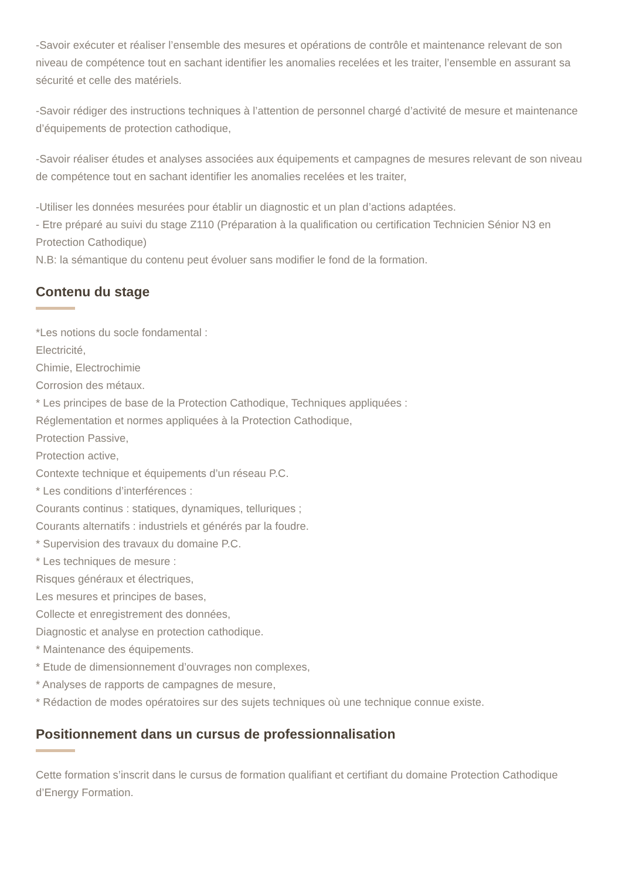-Savoir exécuter et réaliser l’ensemble des mesures et opérations de contrôle et maintenance relevant de son niveau de compétence tout en sachant identifier les anomalies recelées et les traiter, l’ensemble en assurant sa sécurité et celle des matériels.
-Savoir rédiger des instructions techniques à l’attention de personnel chargé d’activité de mesure et maintenance d’équipements de protection cathodique,
-Savoir réaliser études et analyses associées aux équipements et campagnes de mesures relevant de son niveau de compétence tout en sachant identifier les anomalies recelées et les traiter,
-Utiliser les données mesurées pour établir un diagnostic et un plan d’actions adaptées.
- Etre préparé au suivi du stage Z110 (Préparation à la qualification ou certification Technicien Sénior N3 en Protection Cathodique)
N.B: la sémantique du contenu peut évoluer sans modifier le fond de la formation.
Contenu du stage
*Les notions du socle fondamental :
Electricité,
Chimie, Electrochimie
Corrosion des métaux.
* Les principes de base de la Protection Cathodique, Techniques appliquées :
Réglementation et normes appliquées à la Protection Cathodique,
Protection Passive,
Protection active,
Contexte technique et équipements d’un réseau P.C.
* Les conditions d’interférences :
Courants continus : statiques, dynamiques, telluriques ;
Courants alternatifs : industriels et générés par la foudre.
* Supervision des travaux du domaine P.C.
* Les techniques de mesure :
Risques généraux et électriques,
Les mesures et principes de bases,
Collecte et enregistrement des données,
Diagnostic et analyse en protection cathodique.
* Maintenance des équipements.
* Etude de dimensionnement d’ouvrages non complexes,
* Analyses de rapports de campagnes de mesure,
* Rédaction de modes opératoires sur des sujets techniques où une technique connue existe.
Positionnement dans un cursus de professionnalisation
Cette formation s’inscrit dans le cursus de formation qualifiant et certifiant du domaine Protection Cathodique d’Energy Formation.